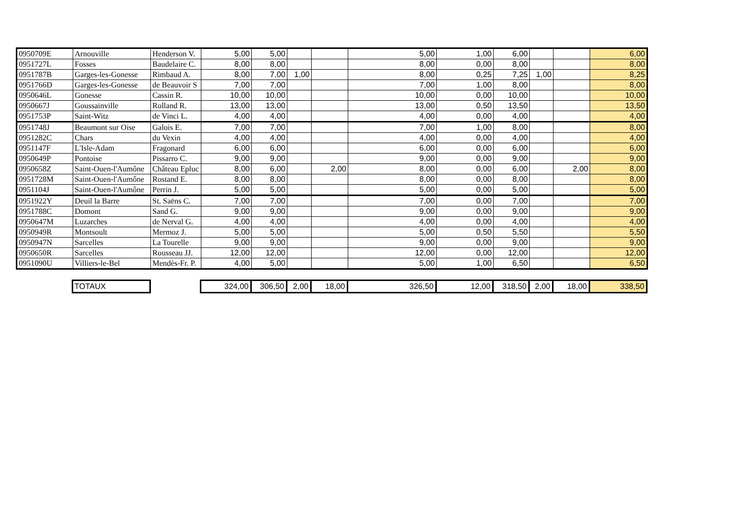| 0950709E | Arnouville | Henderson V. | 5,00 | 5,00 | | | 5,00 | 1,00 | 6,00 | | | 6,00 |
| 0951727L | Fosses | Baudelaire C. | 8,00 | 8,00 | | | 8,00 | 0,00 | 8,00 | | | 8,00 |
| 0951787B | Garges-les-Gonesse | Rimbaud A. | 8,00 | 7,00 | 1,00 | | 8,00 | 0,25 | 7,25 | 1,00 | | 8,25 |
| 0951766D | Garges-les-Gonesse | de Beauvoir S | 7,00 | 7,00 | | | 7,00 | 1,00 | 8,00 | | | 8,00 |
| 0950646L | Gonesse | Cassin R. | 10,00 | 10,00 | | | 10,00 | 0,00 | 10,00 | | | 10,00 |
| 0950667J | Goussainville | Rolland R. | 13,00 | 13,00 | | | 13,00 | 0,50 | 13,50 | | | 13,50 |
| 0951753P | Saint-Witz | de Vinci L. | 4,00 | 4,00 | | | 4,00 | 0,00 | 4,00 | | | 4,00 |
| 0951748J | Beaumont sur Oise | Galois E. | 7,00 | 7,00 | | | 7,00 | 1,00 | 8,00 | | | 8,00 |
| 0951282C | Chars | du Vexin | 4,00 | 4,00 | | | 4,00 | 0,00 | 4,00 | | | 4,00 |
| 0951147F | L'Isle-Adam | Fragonard | 6,00 | 6,00 | | | 6,00 | 0,00 | 6,00 | | | 6,00 |
| 0950649P | Pontoise | Pissarro C. | 9,00 | 9,00 | | | 9,00 | 0,00 | 9,00 | | | 9,00 |
| 0950658Z | Saint-Ouen-l'Aumône | Château Epluc | 8,00 | 6,00 | | 2,00 | 8,00 | 0,00 | 6,00 | | 2,00 | 8,00 |
| 0951728M | Saint-Ouen-l'Aumône | Rostand E. | 8,00 | 8,00 | | | 8,00 | 0,00 | 8,00 | | | 8,00 |
| 0951104J | Saint-Ouen-l'Aumône | Perrin J. | 5,00 | 5,00 | | | 5,00 | 0,00 | 5,00 | | | 5,00 |
| 0951922Y | Deuil la Barre | St. Saëns C. | 7,00 | 7,00 | | | 7,00 | 0,00 | 7,00 | | | 7,00 |
| 0951788C | Domont | Sand G. | 9,00 | 9,00 | | | 9,00 | 0,00 | 9,00 | | | 9,00 |
| 0950647M | Luzarches | de Nerval G. | 4,00 | 4,00 | | | 4,00 | 0,00 | 4,00 | | | 4,00 |
| 0950949R | Montsoult | Mermoz J. | 5,00 | 5,00 | | | 5,00 | 0,50 | 5,50 | | | 5,50 |
| 0950947N | Sarcelles | La Tourelle | 9,00 | 9,00 | | | 9,00 | 0,00 | 9,00 | | | 9,00 |
| 0950650R | Sarcelles | Rousseau JJ. | 12,00 | 12,00 | | | 12,00 | 0,00 | 12,00 | | | 12,00 |
| 0951090U | Villiers-le-Bel | Mendès-Fr. P. | 4,00 | 5,00 | | | 5,00 | 1,00 | 6,50 | | | 6,50 |
| | TOTAUX | | 324,00 | 306,50 | 2,00 | 18,00 | 326,50 | 12,00 | 318,50 | 2,00 | 18,00 | 338,50 |